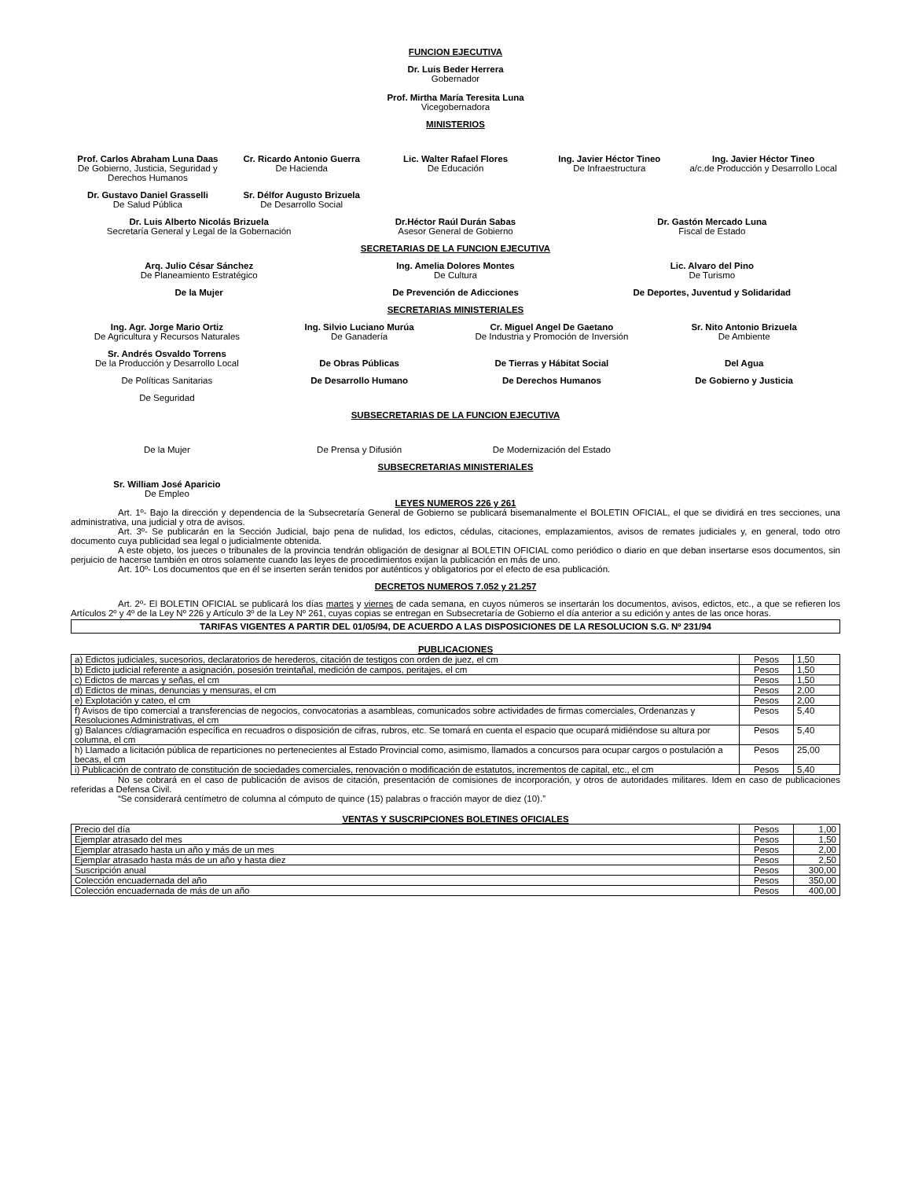FUNCION EJECUTIVA
Dr. Luis Beder Herrera
Gobernador
Prof. Mirtha María Teresita Luna
Vicegobernadora
MINISTERIOS
Prof. Carlos Abraham Luna Daas
De Gobierno, Justicia, Seguridad y Derechos Humanos
Cr. Ricardo Antonio Guerra
De Hacienda
Lic. Walter Rafael Flores
De Educación
Ing. Javier Héctor Tineo
De Infraestructura
Ing. Javier Héctor Tineo
a/c.de Producción y Desarrollo Local
Dr. Gustavo Daniel Grasselli
De Salud Pública
Sr. Délfor Augusto Brizuela
De Desarrollo Social
Dr. Luis Alberto Nicolás Brizuela
Secretaría General y Legal de la Gobernación
Dr.Héctor Raúl Durán Sabas
Asesor General de Gobierno
Dr. Gastón Mercado Luna
Fiscal de Estado
SECRETARIAS DE LA FUNCION EJECUTIVA
Arq. Julio César Sánchez
De Planeamiento Estratégico
Ing. Amelia Dolores Montes
De Cultura
Lic. Alvaro del Pino
De Turismo
De la Mujer De Prevención de Adicciones De Deportes, Juventud y Solidaridad
SECRETARIAS MINISTERIALES
Ing. Agr. Jorge Mario Ortiz
De Agricultura y Recursos Naturales
Ing. Silvio Luciano Murúa
De Ganadería
Cr. Miguel Angel De Gaetano
De Industria y Promoción de Inversión
Sr. Nito Antonio Brizuela
De Ambiente
Sr. Andrés Osvaldo Torrens
De la Producción y Desarrollo Local
De Obras Públicas
De Tierras y Hábitat Social
Del Agua
De Políticas Sanitarias De Desarrollo Humano De Derechos Humanos De Gobierno y Justicia
De Seguridad
SUBSECRETARIAS DE LA FUNCION EJECUTIVA
De la Mujer De Prensa y Difusión De Modernización del Estado
SUBSECRETARIAS MINISTERIALES
Sr. William José Aparicio
De Empleo
LEYES NUMEROS 226 y 261
Art. 1º- Bajo la dirección y dependencia de la Subsecretaría General de Gobierno se publicará bisemanalmente el BOLETIN OFICIAL, el que se dividirá en tres secciones, una administrativa, una judicial y otra de avisos.
Art. 3º- Se publicarán en la Sección Judicial, bajo pena de nulidad, los edictos, cédulas, citaciones, emplazamientos, avisos de remates judiciales y, en general, todo otro documento cuya publicidad sea legal o judicialmente obtenida.
A este objeto, los jueces o tribunales de la provincia tendrán obligación de designar al BOLETIN OFICIAL como periódico o diario en que deban insertarse esos documentos, sin perjuicio de hacerse también en otros solamente cuando las leyes de procedimientos exijan la publicación en más de uno.
Art. 10º- Los documentos que en él se inserten serán tenidos por auténticos y obligatorios por el efecto de esa publicación.
DECRETOS NUMEROS 7.052 y 21.257
Art. 2º- El BOLETIN OFICIAL se publicará los días martes y viernes de cada semana, en cuyos números se insertarán los documentos, avisos, edictos, etc., a que se refieren los Artículos 2º y 4º de la Ley Nº 226 y Artículo 3º de la Ley Nº 261, cuyas copias se entregan en Subsecretaría de Gobierno el día anterior a su edición y antes de las once horas.
TARIFAS VIGENTES A PARTIR DEL 01/05/94, DE ACUERDO A LAS DISPOSICIONES DE LA RESOLUCION S.G. Nº 231/94
PUBLICACIONES
| a) Edictos judiciales, sucesorios, declaratorios de herederos, citación de testigos con orden de juez, el cm | Pesos | 1,50 |
| b) Edicto judicial referente a asignación, posesión treintañal, medición de campos, peritajes, el cm | Pesos | 1,50 |
| c) Edictos de marcas y señas, el cm | Pesos | 1,50 |
| d) Edictos de minas, denuncias y mensuras, el cm | Pesos | 2,00 |
| e) Explotación y cateo, el cm | Pesos | 2,00 |
| f) Avisos de tipo comercial a transferencias de negocios, convocatorias a asambleas, comunicados sobre actividades de firmas comerciales, Ordenanzas y Resoluciones Administrativas, el cm | Pesos | 5,40 |
| g) Balances c/diagramación específica en recuadros o disposición de cifras, rubros, etc. Se tomará en cuenta el espacio que ocupará midiéndose su altura por columna, el cm | Pesos | 5,40 |
| h) Llamado a licitación pública de reparticiones no pertenecientes al Estado Provincial como, asimismo, llamados a concursos para ocupar cargos o postulación a becas, el cm | Pesos | 25,00 |
| i) Publicación de contrato de constitución de sociedades comerciales, renovación o modificación de estatutos, incrementos de capital, etc., el cm | Pesos | 5,40 |
No se cobrará en el caso de publicación de avisos de citación, presentación de comisiones de incorporación, y otros de autoridades militares. Idem en caso de publicaciones referidas a Defensa Civil.
“Se considerará centímetro de columna al cómputo de quince (15) palabras o fracción mayor de diez (10).”
VENTAS Y SUSCRIPCIONES BOLETINES OFICIALES
| Precio del día | Pesos | 1,00 |
| Ejemplar atrasado del mes | Pesos | 1,50 |
| Ejemplar atrasado hasta un año y más de un mes | Pesos | 2,00 |
| Ejemplar atrasado hasta más de un año y hasta diez | Pesos | 2,50 |
| Suscripción anual | Pesos | 300,00 |
| Colección encuadernada del año | Pesos | 350,00 |
| Colección encuadernada de más de un año | Pesos | 400,00 |